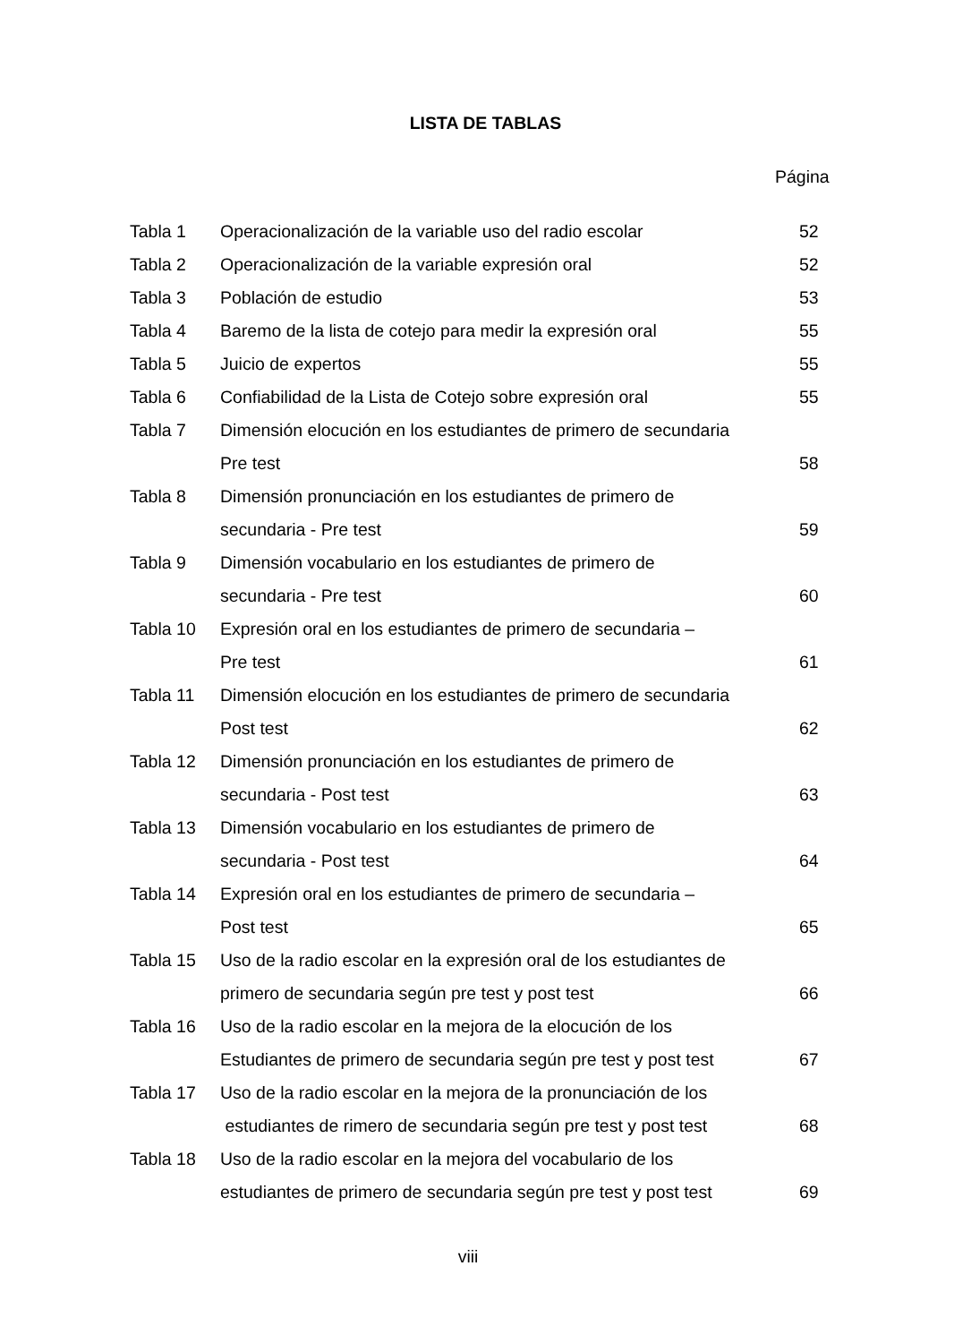LISTA DE TABLAS
Página
| Tabla 1 | Operacionalización de la variable uso del radio escolar | 52 |
| Tabla 2 | Operacionalización de la variable expresión oral | 52 |
| Tabla 3 | Población de estudio | 53 |
| Tabla 4 | Baremo de la lista de cotejo para medir la expresión oral | 55 |
| Tabla 5 | Juicio de expertos | 55 |
| Tabla 6 | Confiabilidad de la Lista de Cotejo sobre expresión oral | 55 |
| Tabla 7 | Dimensión elocución en los estudiantes de primero de secundaria | |
| | Pre test | 58 |
| Tabla 8 | Dimensión pronunciación en los estudiantes de primero de | |
| | secundaria - Pre test | 59 |
| Tabla 9 | Dimensión vocabulario en los estudiantes de primero de | |
| | secundaria - Pre test | 60 |
| Tabla 10 | Expresión oral en los estudiantes de primero de secundaria – | |
| | Pre test | 61 |
| Tabla 11 | Dimensión elocución en los estudiantes de primero de secundaria | |
| | Post test | 62 |
| Tabla 12 | Dimensión pronunciación en los estudiantes de primero de | |
| | secundaria - Post test | 63 |
| Tabla 13 | Dimensión vocabulario en los estudiantes de primero de | |
| | secundaria - Post test | 64 |
| Tabla 14 | Expresión oral en los estudiantes de primero de secundaria – | |
| | Post test | 65 |
| Tabla 15 | Uso de la radio escolar en la expresión oral de los estudiantes de | |
| | primero de secundaria según pre test y post test | 66 |
| Tabla 16 | Uso de la radio escolar en la mejora de la elocución de los | |
| | Estudiantes de primero de secundaria según pre test y post test | 67 |
| Tabla 17 | Uso de la radio escolar en la mejora de la pronunciación de los | |
| | estudiantes de rimero de secundaria según pre test y post test | 68 |
| Tabla 18 | Uso de la radio escolar en la mejora del vocabulario de los | |
| | estudiantes de primero de secundaria según pre test y post test | 69 |
viii